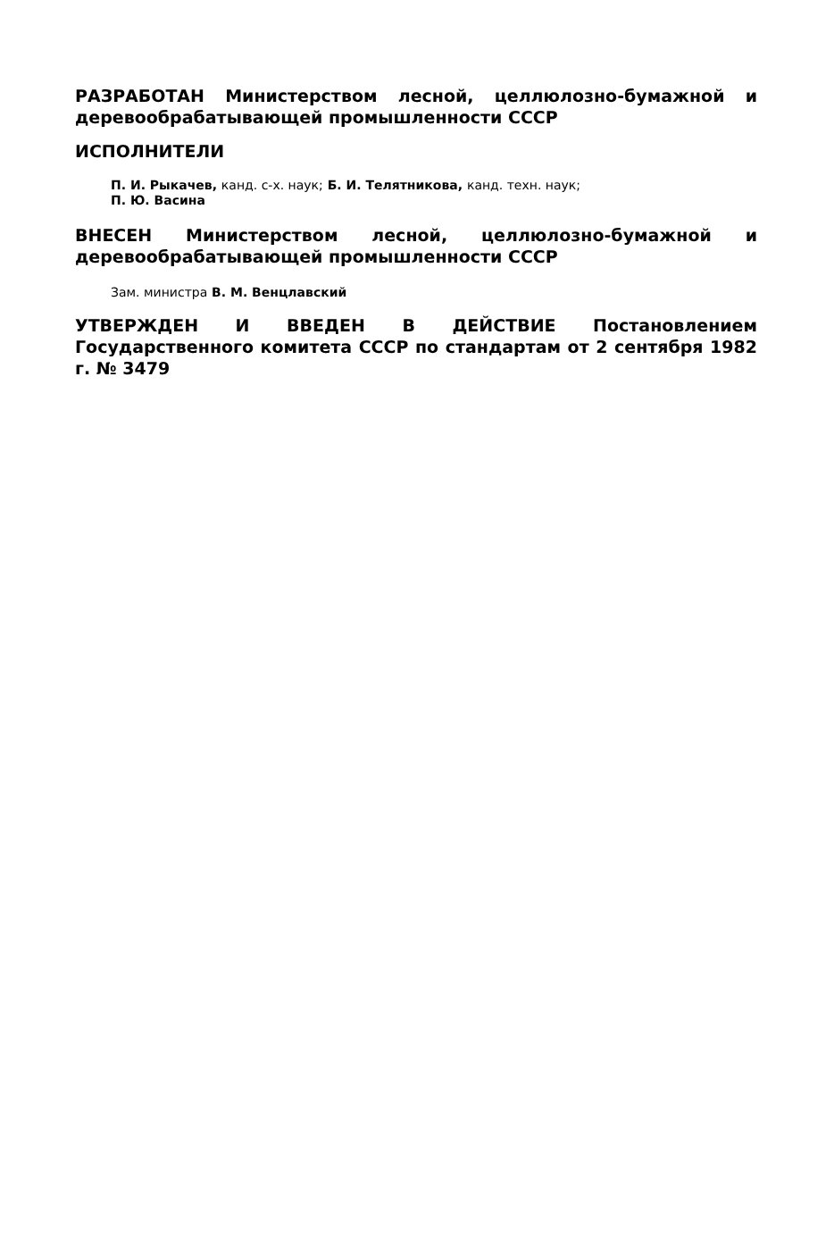РАЗРАБОТАН Министерством лесной, целлюлозно-бумажной и деревообрабатывающей промышленности СССР
ИСПОЛНИТЕЛИ
П. И. Рыкачев, канд. с-х. наук; Б. И. Телятникова, канд. техн. наук;
П. Ю. Васина
ВНЕСЕН Министерством лесной, целлюлозно-бумажной и деревообрабатывающей промышленности СССР
Зам. министра В. М. Венцлавский
УТВЕРЖДЕН И ВВЕДЕН В ДЕЙСТВИЕ Постановлением Государственного комитета СССР по стандартам от 2 сентября 1982 г. № 3479